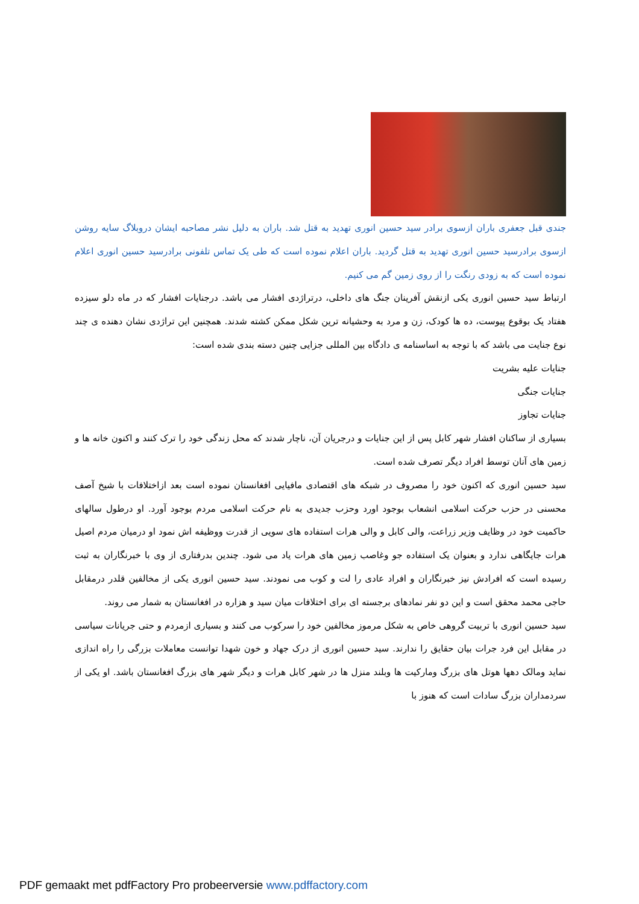جندی قبل جعفری باران ازسوی برادر سید حسین انوری تهدید به قتل شد. باران به دلیل نشر مصاحبه ایشان دروبلاگ سایه روشن ازسوی برادرسید حسین انوری تهدید به قتل گردید. باران اعلام نموده است که طی یک تماس تلفونی برادرسید حسین انوری اعلام نموده است که به زودی رنگت را از روی زمین گم می کنیم.
ارتباط سید حسین انوری یکی ازنقش آفرینان جنگ های داخلی، درتراژدی افشار می باشد. درجنایات افشار که در ماه دلو سیزده هفتاد یک بوقوع پیوست، ده ها کودک، زن و مرد به وحشیانه ترین شکل ممکن کشته شدند. همچنین این تراژدی نشان دهنده ی چند نوع جنایت می باشد که با توجه به اساسنامه ی دادگاه بین المللی جزایی چنین دسته بندی شده است:
جنایات علیه بشریت
جنایات جنگی
جنایات تجاوز
بسیاری از ساکنان افشار شهر کابل پس از این جنایات و درجریان آن، ناچار شدند که محل زندگی خود را ترک کنند و اکنون خانه ها و زمین های آنان توسط افراد دیگر تصرف شده است.
سید حسین انوری که اکنون خود را مصروف در شبکه های اقتصادی مافیایی افغانستان نموده است بعد ازاختلافات با شیخ آصف محسنی در حزب حرکت اسلامی انشعاب بوجود اورد وحزب جدیدی به نام حرکت اسلامی مردم بوجود آورد. او درطول سالهای حاکمیت خود در وظایف وزیر زراعت، والی کابل و والی هرات استفاده های سویی از قدرت ووظیفه اش نمود او درمیان مردم اصیل هرات جایگاهی ندارد و بعنوان یک استفاده جو وغاصب زمین های هرات یاد می شود. چندین بدرفتاری از وی با خبرنگاران به ثبت رسیده است که افرادش نیز خبرنگاران و افراد عادی را لت و کوب می نمودند. سید حسین انوری یکی از مخالفین قلدر درمقابل حاجی محمد محقق است و این دو نفر نمادهای برجسته ای برای اختلافات میان سید و هزاره در افغانستان به شمار می روند.
سید حسین انوری با تربیت گروهی خاص به شکل مرموز مخالفین خود را سرکوب می کنند و بسیاری ازمردم و حتی جریانات سیاسی در مقابل این فرد جرات بیان حقایق را ندارند. سید حسین انوری از درک جهاد و خون شهدا توانست معاملات بزرگی را راه اندازی نماید ومالک دهها هوتل های بزرگ ومارکیت ها وبلند منزل ها در شهر کابل هرات و دیگر شهر های بزرگ افغانستان باشد. او یکی از سردمداران بزرگ سادات است که هنوز با
PDF gemaakt met pdfFactory Pro probeerversie www.pdffactory.com